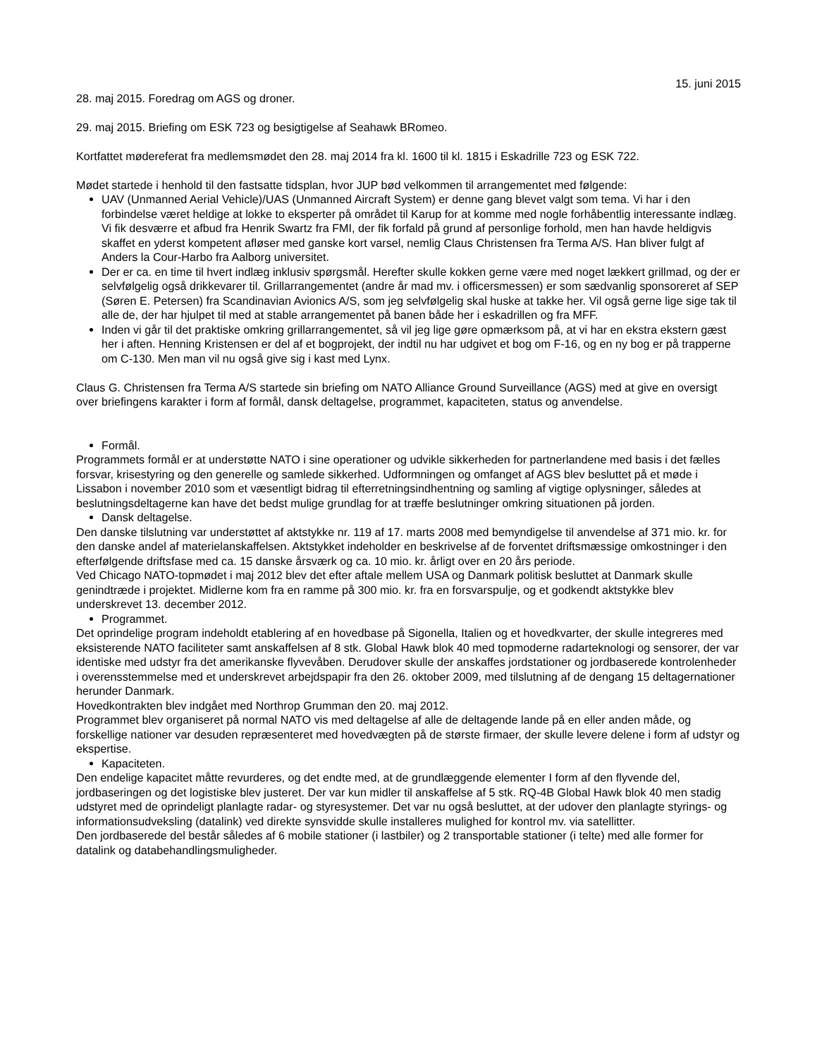15. juni 2015
28. maj 2015. Foredrag om AGS og droner.
29. maj 2015. Briefing om ESK 723 og besigtigelse af Seahawk BRomeo.
Kortfattet mødereferat fra medlemsmødet den 28. maj 2014 fra kl. 1600 til kl. 1815 i Eskadrille 723 og ESK 722.
Mødet startede i henhold til den fastsatte tidsplan, hvor JUP bød velkommen til arrangementet med følgende:
UAV (Unmanned Aerial Vehicle)/UAS (Unmanned Aircraft System) er denne gang blevet valgt som tema. Vi har i den forbindelse været heldige at lokke to eksperter på området til Karup for at komme med nogle forhåbentlig interessante indlæg. Vi fik desværre et afbud fra Henrik Swartz fra FMI, der fik forfald på grund af personlige forhold, men han havde heldigvis skaffet en yderst kompetent afløser med ganske kort varsel, nemlig Claus Christensen fra Terma A/S. Han bliver fulgt af Anders la Cour-Harbo fra Aalborg universitet.
Der er ca. en time til hvert indlæg inklusiv spørgsmål. Herefter skulle kokken gerne være med noget lækkert grillmad, og der er selvfølgelig også drikkevarer til. Grillarrangementet (andre år mad mv. i officersmessen) er som sædvanlig sponsoreret af SEP (Søren E. Petersen) fra Scandinavian Avionics A/S, som jeg selvfølgelig skal huske at takke her. Vil også gerne lige sige tak til alle de, der har hjulpet til med at stable arrangementet på banen både her i eskadrillen og fra MFF.
Inden vi går til det praktiske omkring grillarrangementet, så vil jeg lige gøre opmærksom på, at vi har en ekstra ekstern gæst her i aften. Henning Kristensen er del af et bogprojekt, der indtil nu har udgivet et bog om F-16, og en ny bog er på trapperne om C-130. Men man vil nu også give sig i kast med Lynx.
Claus G. Christensen fra Terma A/S startede sin briefing om NATO Alliance Ground Surveillance (AGS) med at give en oversigt over briefingens karakter i form af formål, dansk deltagelse, programmet, kapaciteten, status og anvendelse.
Formål.
Programmets formål er at understøtte NATO i sine operationer og udvikle sikkerheden for partnerlandene med basis i det fælles forsvar, krisestyring og den generelle og samlede sikkerhed. Udformningen og omfanget af AGS blev besluttet på et møde i Lissabon i november 2010 som et væsentligt bidrag til efterretningsindhentning og samling af vigtige oplysninger, således at beslutningsdeltagerne kan have det bedst mulige grundlag for at træffe beslutninger omkring situationen på jorden.
Dansk deltagelse.
Den danske tilslutning var understøttet af aktstykke nr. 119 af 17. marts 2008 med bemyndigelse til anvendelse af 371 mio. kr. for den danske andel af materielanskaffelsen. Aktstykket indeholder en beskrivelse af de forventet driftsmæssige omkostninger i den efterfølgende driftsfase med ca. 15 danske årsværk og ca. 10 mio. kr. årligt over en 20 års periode.
Ved Chicago NATO-topmødet i maj 2012 blev det efter aftale mellem USA og Danmark politisk besluttet at Danmark skulle genindtræde i projektet. Midlerne kom fra en ramme på 300 mio. kr. fra en forsvarspulje, og et godkendt aktstykke blev underskrevet 13. december 2012.
Programmet.
Det oprindelige program indeholdt etablering af en hovedbase på Sigonella, Italien og et hovedkvarter, der skulle integreres med eksisterende NATO faciliteter samt anskaffelsen af 8 stk. Global Hawk blok 40 med topmoderne radarteknologi og sensorer, der var identiske med udstyr fra det amerikanske flyvevåben. Derudover skulle der anskaffes jordstationer og jordbaserede kontrolenheder i overensstemmelse med et underskrevet arbejdspapir fra den 26. oktober 2009, med tilslutning af de dengang 15 deltagernationer herunder Danmark.
Hovedkontrakten blev indgået med Northrop Grumman den 20. maj 2012.
Programmet blev organiseret på normal NATO vis med deltagelse af alle de deltagende lande på en eller anden måde, og forskellige nationer var desuden repræsenteret med hovedvægten på de største firmaer, der skulle levere delene i form af udstyr og ekspertise.
Kapaciteten.
Den endelige kapacitet måtte revurderes, og det endte med, at de grundlæggende elementer I form af den flyvende del, jordbaseringen og det logistiske blev justeret. Der var kun midler til anskaffelse af 5 stk. RQ-4B Global Hawk blok 40 men stadig udstyret med de oprindeligt planlagte radar- og styresystemer. Det var nu også besluttet, at der udover den planlagte styrings- og informationsudveksling (datalink) ved direkte synsvidde skulle installeres mulighed for kontrol mv. via satellitter.
Den jordbaserede del består således af 6 mobile stationer (i lastbiler) og 2 transportable stationer (i telte) med alle former for datalink og databehandlingsmuligheder.